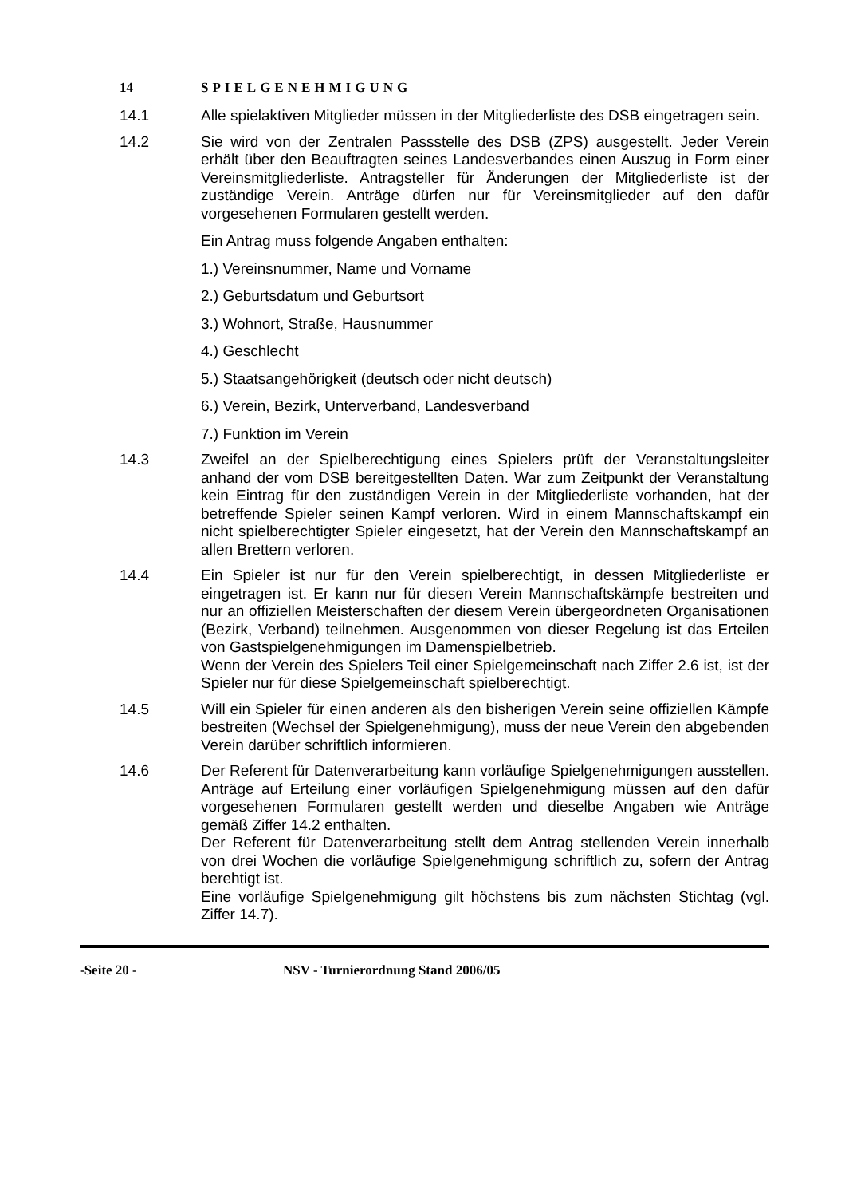14 SPIELGENEHMIGUNG
14.1 Alle spielaktiven Mitglieder müssen in der Mitgliederliste des DSB eingetragen sein.
14.2 Sie wird von der Zentralen Passstelle des DSB (ZPS) ausgestellt. Jeder Verein erhält über den Beauftragten seines Landesverbandes einen Auszug in Form einer Vereinsmitgliederliste. Antragsteller für Änderungen der Mitgliederliste ist der zuständige Verein. Anträge dürfen nur für Vereinsmitglieder auf den dafür vorgesehenen Formularen gestellt werden.
Ein Antrag muss folgende Angaben enthalten:
1.) Vereinsnummer, Name und Vorname
2.) Geburtsdatum und Geburtsort
3.) Wohnort, Straße, Hausnummer
4.) Geschlecht
5.) Staatsangehörigkeit (deutsch oder nicht deutsch)
6.) Verein, Bezirk, Unterverband, Landesverband
7.) Funktion im Verein
14.3 Zweifel an der Spielberechtigung eines Spielers prüft der Veranstaltungsleiter anhand der vom DSB bereitgestellten Daten. War zum Zeitpunkt der Veranstaltung kein Eintrag für den zuständigen Verein in der Mitgliederliste vorhanden, hat der betreffende Spieler seinen Kampf verloren. Wird in einem Mannschaftskampf ein nicht spielberechtigter Spieler eingesetzt, hat der Verein den Mannschaftskampf an allen Brettern verloren.
14.4 Ein Spieler ist nur für den Verein spielberechtigt, in dessen Mitgliederliste er eingetragen ist. Er kann nur für diesen Verein Mannschaftskämpfe bestreiten und nur an offiziellen Meisterschaften der diesem Verein übergeordneten Organisationen (Bezirk, Verband) teilnehmen. Ausgenommen von dieser Regelung ist das Erteilen von Gastspielgenehmigungen im Damenspielbetrieb.
Wenn der Verein des Spielers Teil einer Spielgemeinschaft nach Ziffer 2.6 ist, ist der Spieler nur für diese Spielgemeinschaft spielberechtigt.
14.5 Will ein Spieler für einen anderen als den bisherigen Verein seine offiziellen Kämpfe bestreiten (Wechsel der Spielgenehmigung), muss der neue Verein den abgebenden Verein darüber schriftlich informieren.
14.6 Der Referent für Datenverarbeitung kann vorläufige Spielgenehmigungen ausstellen. Anträge auf Erteilung einer vorläufigen Spielgenehmigung müssen auf den dafür vorgesehenen Formularen gestellt werden und dieselbe Angaben wie Anträge gemäß Ziffer 14.2 enthalten.
Der Referent für Datenverarbeitung stellt dem Antrag stellenden Verein innerhalb von drei Wochen die vorläufige Spielgenehmigung schriftlich zu, sofern der Antrag berehtigt ist.
Eine vorläufige Spielgenehmigung gilt höchstens bis zum nächsten Stichtag (vgl. Ziffer 14.7).
-Seite 20 - NSV - Turnierordnung Stand 2006/05